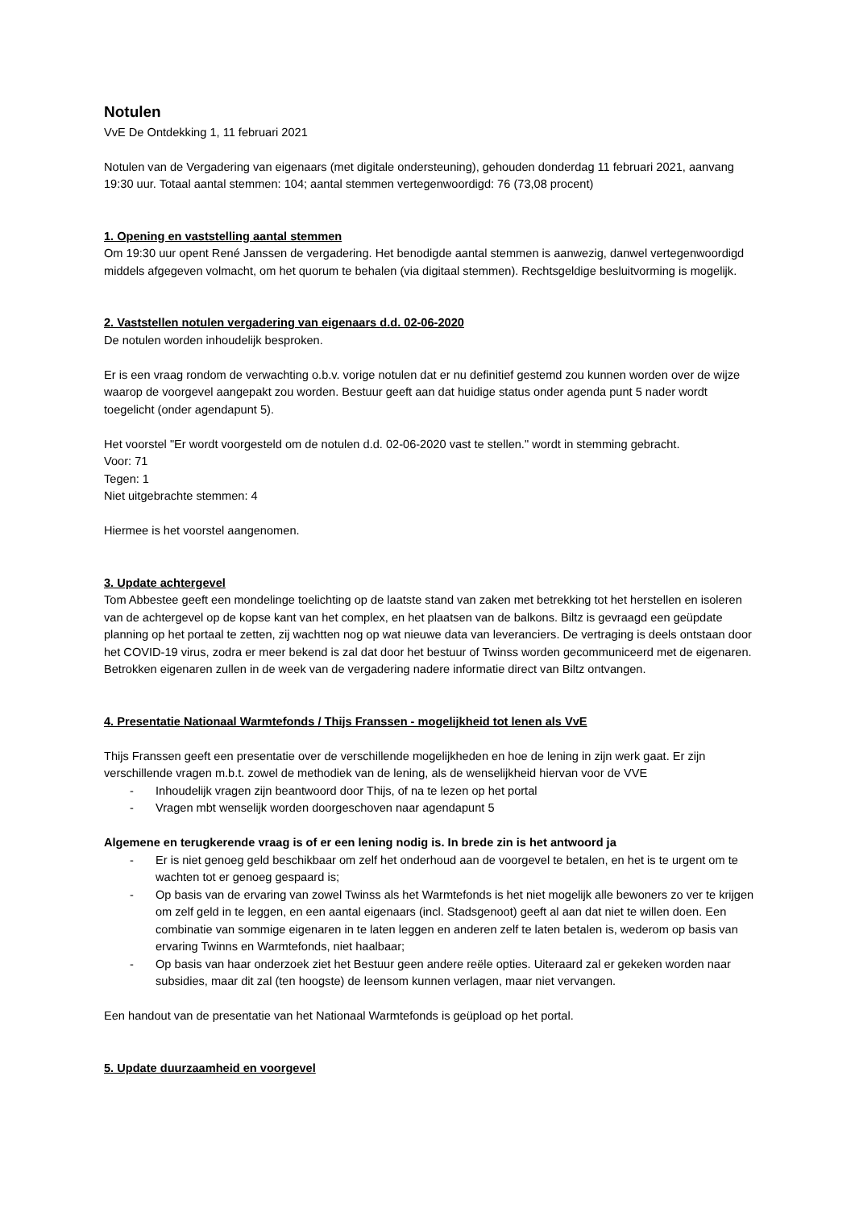Notulen
VvE De Ontdekking 1, 11 februari 2021
Notulen van de Vergadering van eigenaars (met digitale ondersteuning), gehouden donderdag 11 februari 2021, aanvang 19:30 uur. Totaal aantal stemmen: 104; aantal stemmen vertegenwoordigd: 76 (73,08 procent)
1. Opening en vaststelling aantal stemmen
Om 19:30 uur opent René Janssen de vergadering. Het benodigde aantal stemmen is aanwezig, danwel vertegenwoordigd middels afgegeven volmacht, om het quorum te behalen (via digitaal stemmen). Rechtsgeldige besluitvorming is mogelijk.
2. Vaststellen notulen vergadering van eigenaars d.d. 02-06-2020
De notulen worden inhoudelijk besproken.
Er is een vraag rondom de verwachting o.b.v. vorige notulen dat er nu definitief gestemd zou kunnen worden over de wijze waarop de voorgevel aangepakt zou worden. Bestuur geeft aan dat huidige status onder agenda punt 5 nader wordt toegelicht (onder agendapunt 5).
Het voorstel "Er wordt voorgesteld om de notulen d.d. 02-06-2020 vast te stellen." wordt in stemming gebracht.
Voor: 71
Tegen: 1
Niet uitgebrachte stemmen: 4
Hiermee is het voorstel aangenomen.
3. Update achtergevel
Tom Abbestee geeft een mondelinge toelichting op de laatste stand van zaken met betrekking tot het herstellen en isoleren van de achtergevel op de kopse kant van het complex, en het plaatsen van de balkons. Biltz is gevraagd een geüpdate planning op het portaal te zetten, zij wachtten nog op wat nieuwe data van leveranciers. De vertraging is deels ontstaan door het COVID-19 virus, zodra er meer bekend is zal dat door het bestuur of Twinss worden gecommuniceerd met de eigenaren. Betrokken eigenaren zullen in de week van de vergadering nadere informatie direct van Biltz ontvangen.
4. Presentatie Nationaal Warmtefonds / Thijs Franssen - mogelijkheid tot lenen als VvE
Thijs Franssen geeft een presentatie over de verschillende mogelijkheden en hoe de lening in zijn werk gaat. Er zijn verschillende vragen m.b.t. zowel de methodiek van de lening, als de wenselijkheid hiervan voor de VVE
- Inhoudelijk vragen zijn beantwoord door Thijs, of na te lezen op het portal
- Vragen mbt wenselijk worden doorgeschoven naar agendapunt 5
Algemene en terugkerende vraag is of er een lening nodig is. In brede zin is het antwoord ja
- Er is niet genoeg geld beschikbaar om zelf het onderhoud aan de voorgevel te betalen, en het is te urgent om te wachten tot er genoeg gespaard is;
- Op basis van de ervaring van zowel Twinss als het Warmtefonds is het niet mogelijk alle bewoners zo ver te krijgen om zelf geld in te leggen, en een aantal eigenaars (incl. Stadsgenoot) geeft al aan dat niet te willen doen. Een combinatie van sommige eigenaren in te laten leggen en anderen zelf te laten betalen is, wederom op basis van ervaring Twinns en Warmtefonds, niet haalbaar;
- Op basis van haar onderzoek ziet het Bestuur geen andere reële opties. Uiteraard zal er gekeken worden naar subsidies, maar dit zal (ten hoogste) de leensom kunnen verlagen, maar niet vervangen.
Een handout van de presentatie van het Nationaal Warmtefonds is geüpload op het portal.
5. Update duurzaamheid en voorgevel